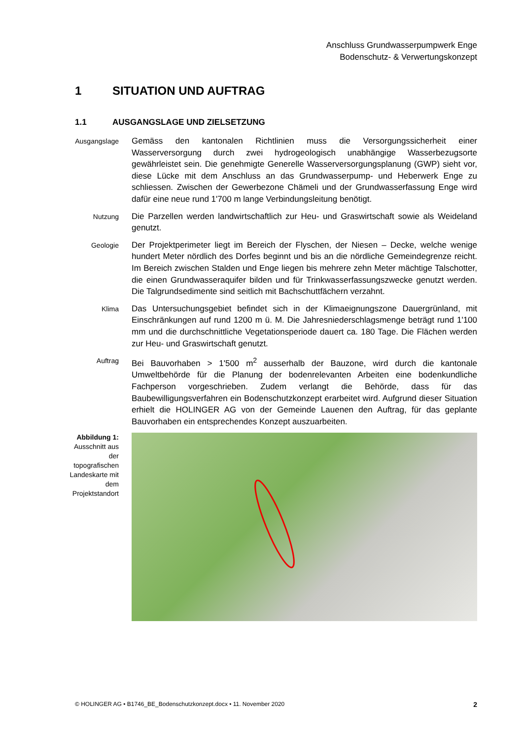Anschluss Grundwasserpumpwerk Enge
Bodenschutz- & Verwertungskonzept
1 SITUATION UND AUFTRAG
1.1 AUSGANGSLAGE UND ZIELSETZUNG
Ausgangslage
Gemäss den kantonalen Richtlinien muss die Versorgungssicherheit einer Wasserversorgung durch zwei hydrogeologisch unabhängige Wasserbezugsorte gewährleistet sein. Die genehmigte Generelle Wasserversorgungsplanung (GWP) sieht vor, diese Lücke mit dem Anschluss an das Grundwasserpump- und Heberwerk Enge zu schliessen. Zwischen der Gewerbezone Chämeli und der Grundwasserfassung Enge wird dafür eine neue rund 1'700 m lange Verbindungsleitung benötigt.
Nutzung
Die Parzellen werden landwirtschaftlich zur Heu- und Graswirtschaft sowie als Weideland genutzt.
Geologie
Der Projektperimeter liegt im Bereich der Flyschen, der Niesen – Decke, welche wenige hundert Meter nördlich des Dorfes beginnt und bis an die nördliche Gemeindegrenze reicht. Im Bereich zwischen Stalden und Enge liegen bis mehrere zehn Meter mächtige Talschotter, die einen Grundwasseraquifer bilden und für Trinkwasserfassungszwecke genutzt werden. Die Talgrundsedimente sind seitlich mit Bachschuttfächern verzahnt.
Klima
Das Untersuchungsgebiet befindet sich in der Klimaeignungszone Dauergrünland, mit Einschränkungen auf rund 1200 m ü. M. Die Jahresniederschlagsmenge beträgt rund 1'100 mm und die durchschnittliche Vegetationsperiode dauert ca. 180 Tage. Die Flächen werden zur Heu- und Graswirtschaft genutzt.
Auftrag
Bei Bauvorhaben > 1'500 m<sup>2</sup> ausserhalb der Bauzone, wird durch die kantonale Umweltbehörde für die Planung der bodenrelevanten Arbeiten eine bodenkundliche Fachperson vorgeschrieben. Zudem verlangt die Behörde, dass für das Baubewilligungsverfahren ein Bodenschutzkonzept erarbeitet wird. Aufgrund dieser Situation erhielt die HOLINGER AG von der Gemeinde Lauenen den Auftrag, für das geplante Bauvorhaben ein entsprechendes Konzept auszuarbeiten.
Abbildung 1:
Ausschnitt aus der topografischen Landeskarte mit dem Projektstandort
© HOLINGER AG • B1746_BE_Bodenschutzkonzept.docx • 11. November 2020 2